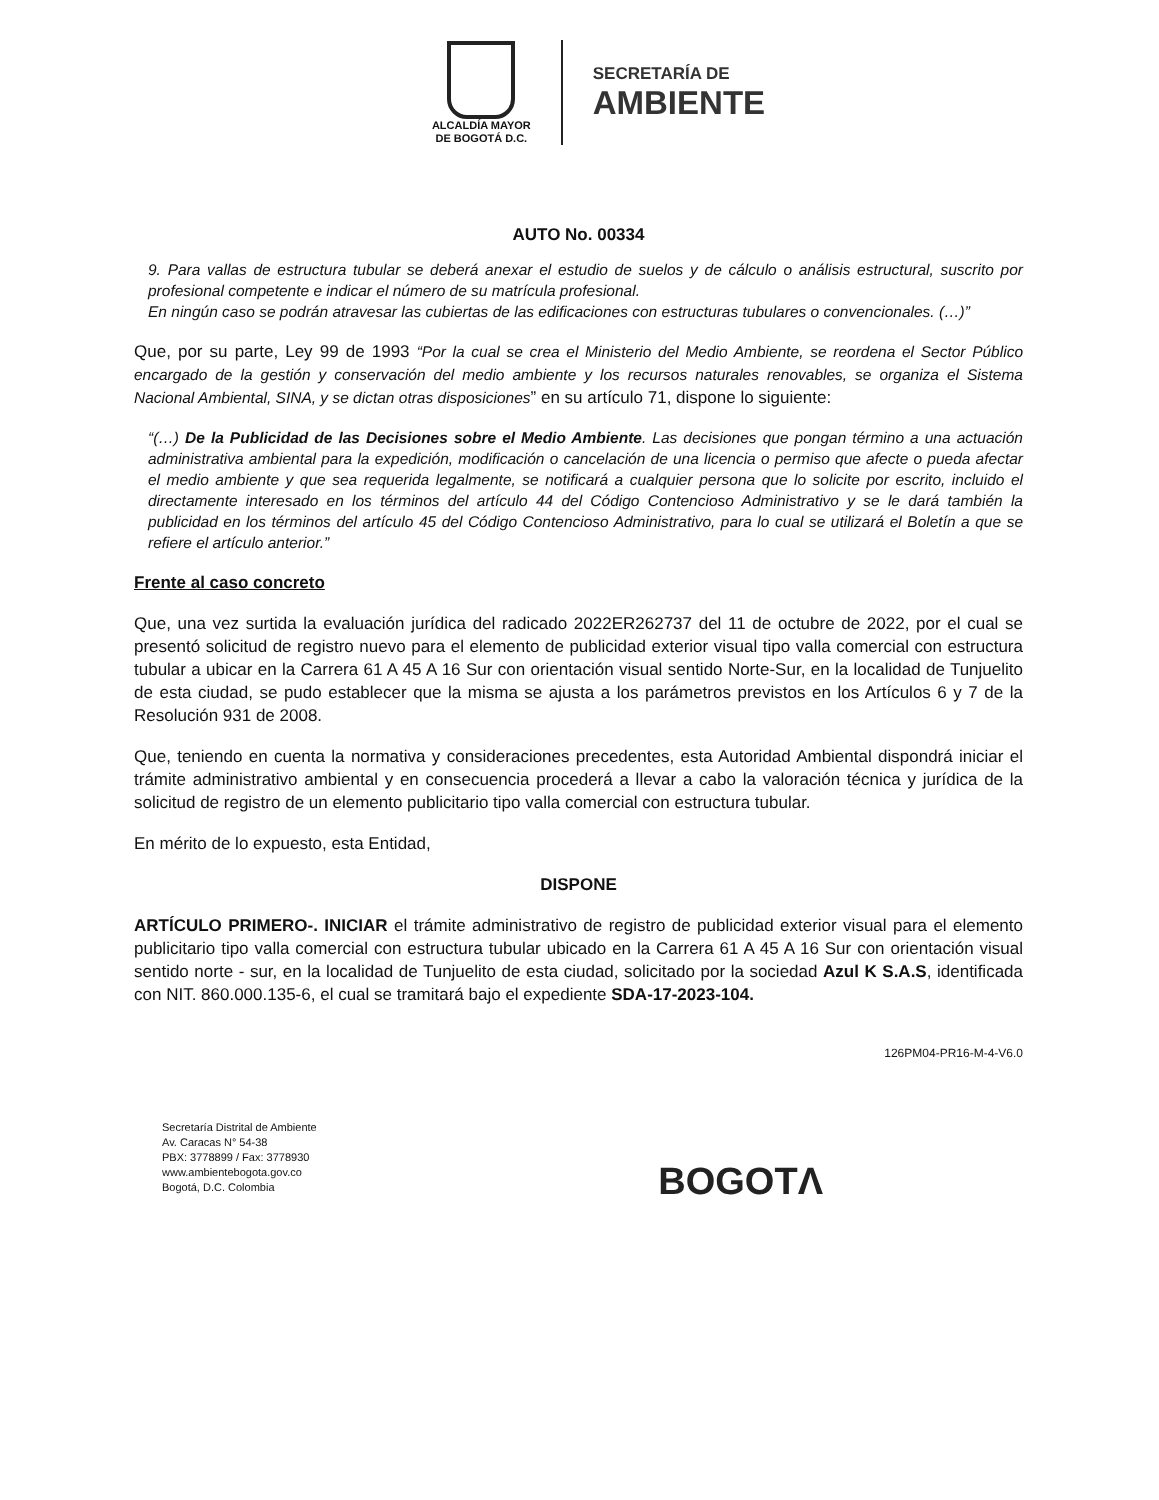ALCALDÍA MAYOR
DE BOGOTÁ D.C.
SECRETARÍA DE
AMBIENTE
AUTO No. 00334
9. Para vallas de estructura tubular se deberá anexar el estudio de suelos y de cálculo o análisis estructural, suscrito por profesional competente e indicar el número de su matrícula profesional.
En ningún caso se podrán atravesar las cubiertas de las edificaciones con estructuras tubulares o convencionales. (…)”
Que, por su parte, Ley 99 de 1993 “Por la cual se crea el Ministerio del Medio Ambiente, se reordena el Sector Público encargado de la gestión y conservación del medio ambiente y los recursos naturales renovables, se organiza el Sistema Nacional Ambiental, SINA, y se dictan otras disposiciones” en su artículo 71, dispone lo siguiente:
“(…) De la Publicidad de las Decisiones sobre el Medio Ambiente. Las decisiones que pongan término a una actuación administrativa ambiental para la expedición, modificación o cancelación de una licencia o permiso que afecte o pueda afectar el medio ambiente y que sea requerida legalmente, se notificará a cualquier persona que lo solicite por escrito, incluido el directamente interesado en los términos del artículo 44 del Código Contencioso Administrativo y se le dará también la publicidad en los términos del artículo 45 del Código Contencioso Administrativo, para lo cual se utilizará el Boletín a que se refiere el artículo anterior.”
Frente al caso concreto
Que, una vez surtida la evaluación jurídica del radicado 2022ER262737 del 11 de octubre de 2022, por el cual se presentó solicitud de registro nuevo para el elemento de publicidad exterior visual tipo valla comercial con estructura tubular a ubicar en la Carrera 61 A 45 A 16 Sur con orientación visual sentido Norte-Sur, en la localidad de Tunjuelito de esta ciudad, se pudo establecer que la misma se ajusta a los parámetros previstos en los Artículos 6 y 7 de la Resolución 931 de 2008.
Que, teniendo en cuenta la normativa y consideraciones precedentes, esta Autoridad Ambiental dispondrá iniciar el trámite administrativo ambiental y en consecuencia procederá a llevar a cabo la valoración técnica y jurídica de la solicitud de registro de un elemento publicitario tipo valla comercial con estructura tubular.
En mérito de lo expuesto, esta Entidad,
DISPONE
ARTÍCULO PRIMERO-. INICIAR el trámite administrativo de registro de publicidad exterior visual para el elemento publicitario tipo valla comercial con estructura tubular ubicado en la Carrera 61 A 45 A 16 Sur con orientación visual sentido norte - sur, en la localidad de Tunjuelito de esta ciudad, solicitado por la sociedad Azul K S.A.S, identificada con NIT. 860.000.135-6, el cual se tramitará bajo el expediente SDA-17-2023-104.
126PM04-PR16-M-4-V6.0
Secretaría Distrital de Ambiente
Av. Caracas N° 54-38
PBX: 3778899 / Fax: 3778930
www.ambientebogota.gov.co
Bogotá, D.C. Colombia
BOGOTΛ